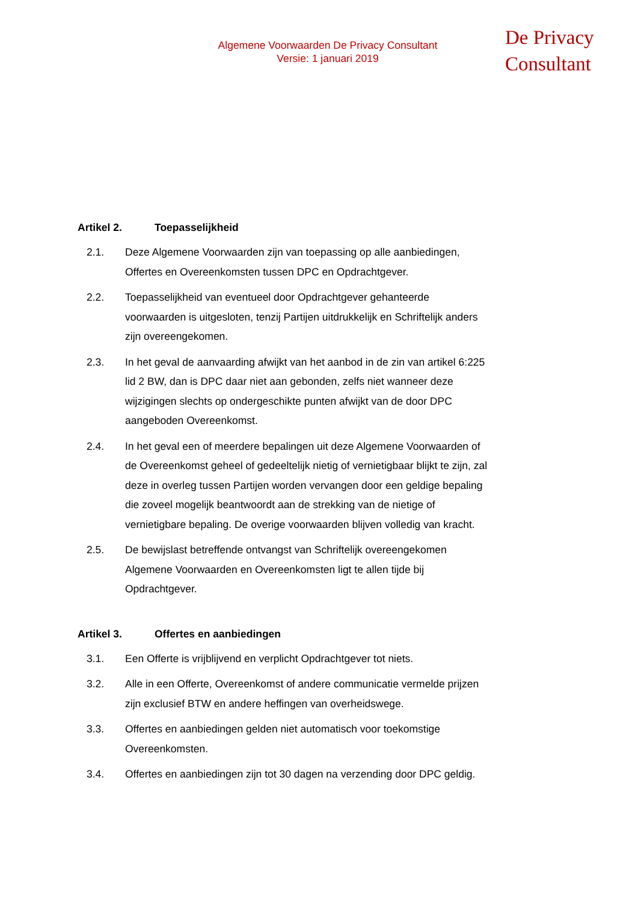Algemene Voorwaarden De Privacy Consultant
Versie: 1 januari 2019
De Privacy
Consultant
Artikel 2. Toepasselijkheid
2.1. Deze Algemene Voorwaarden zijn van toepassing op alle aanbiedingen, Offertes en Overeenkomsten tussen DPC en Opdrachtgever.
2.2. Toepasselijkheid van eventueel door Opdrachtgever gehanteerde voorwaarden is uitgesloten, tenzij Partijen uitdrukkelijk en Schriftelijk anders zijn overeengekomen.
2.3. In het geval de aanvaarding afwijkt van het aanbod in de zin van artikel 6:225 lid 2 BW, dan is DPC daar niet aan gebonden, zelfs niet wanneer deze wijzigingen slechts op ondergeschikte punten afwijkt van de door DPC aangeboden Overeenkomst.
2.4. In het geval een of meerdere bepalingen uit deze Algemene Voorwaarden of de Overeenkomst geheel of gedeeltelijk nietig of vernietigbaar blijkt te zijn, zal deze in overleg tussen Partijen worden vervangen door een geldige bepaling die zoveel mogelijk beantwoordt aan de strekking van de nietige of vernietigbare bepaling. De overige voorwaarden blijven volledig van kracht.
2.5. De bewijslast betreffende ontvangst van Schriftelijk overeengekomen Algemene Voorwaarden en Overeenkomsten ligt te allen tijde bij Opdrachtgever.
Artikel 3. Offertes en aanbiedingen
3.1. Een Offerte is vrijblijvend en verplicht Opdrachtgever tot niets.
3.2. Alle in een Offerte, Overeenkomst of andere communicatie vermelde prijzen zijn exclusief BTW en andere heffingen van overheidswege.
3.3. Offertes en aanbiedingen gelden niet automatisch voor toekomstige Overeenkomsten.
3.4. Offertes en aanbiedingen zijn tot 30 dagen na verzending door DPC geldig.